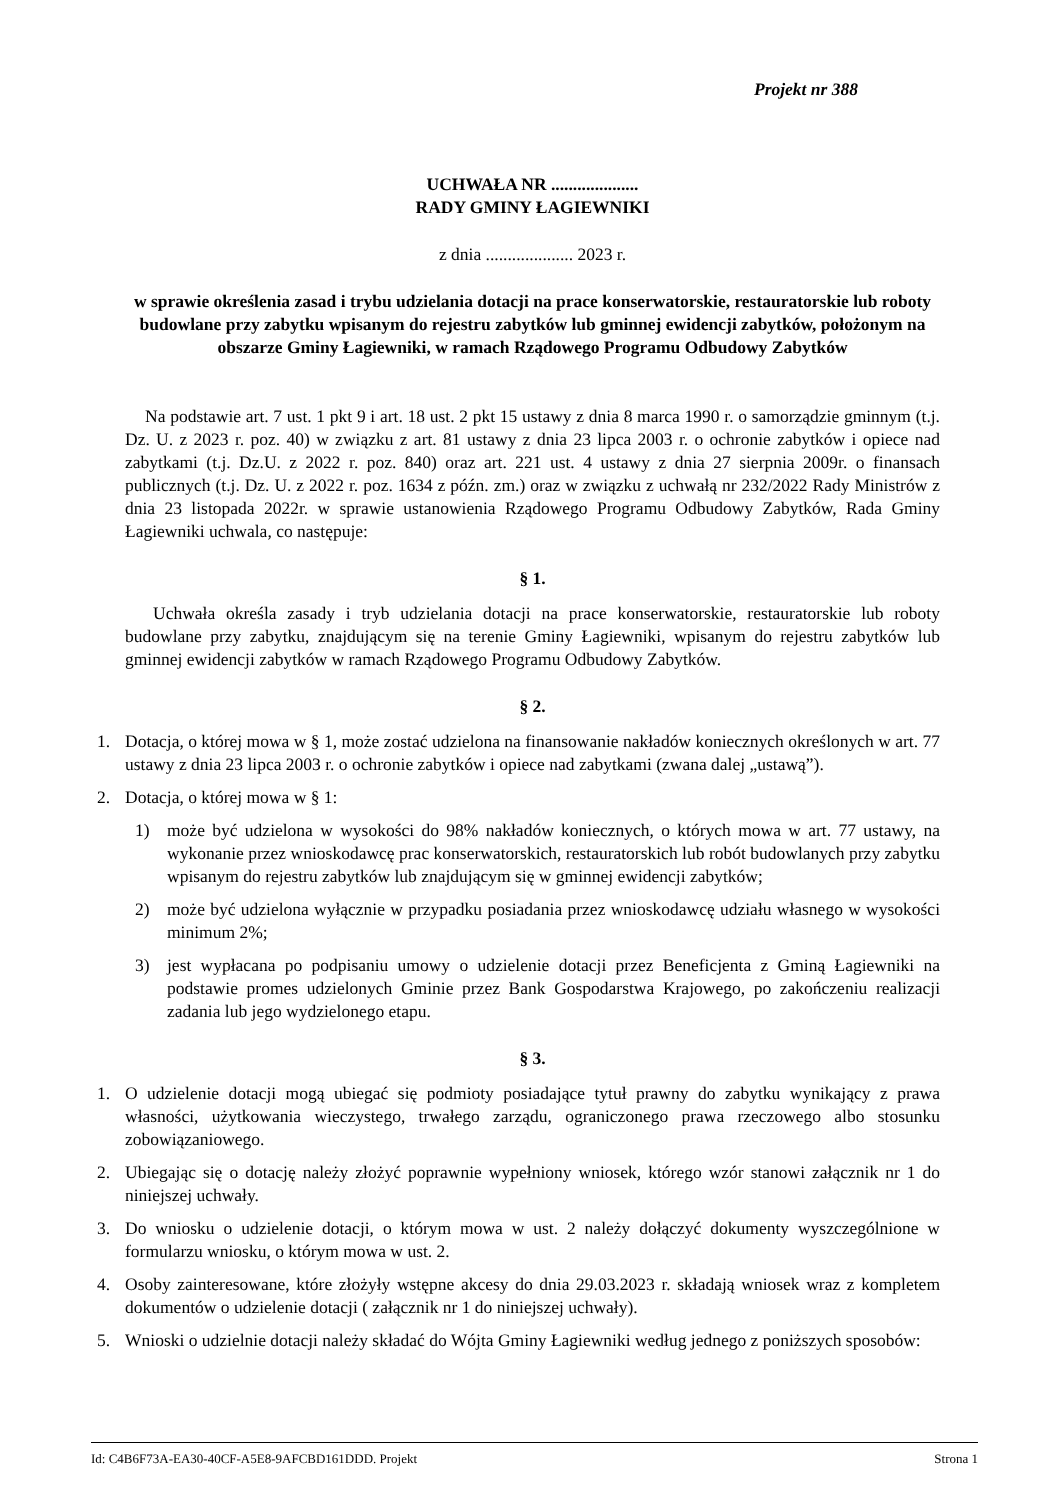Projekt nr 388
UCHWAŁA NR ....................
RADY GMINY ŁAGIEWNIKI
z dnia .................... 2023 r.
w sprawie określenia zasad i trybu udzielania dotacji na prace konserwatorskie, restauratorskie lub roboty budowlane przy zabytku wpisanym do rejestru zabytków lub gminnej ewidencji zabytków, położonym na obszarze Gminy Łagiewniki, w ramach Rządowego Programu Odbudowy Zabytków
Na podstawie art. 7 ust. 1 pkt 9 i art. 18 ust. 2 pkt 15 ustawy z dnia 8 marca 1990 r. o samorządzie gminnym (t.j. Dz. U. z 2023 r. poz. 40) w związku z art. 81 ustawy z dnia 23 lipca 2003 r. o ochronie zabytków i opiece nad zabytkami (t.j. Dz.U. z 2022 r. poz. 840) oraz art. 221 ust. 4 ustawy z dnia 27 sierpnia 2009r. o finansach publicznych (t.j. Dz. U. z 2022 r. poz. 1634 z późn. zm.) oraz w związku z uchwałą nr 232/2022 Rady Ministrów z dnia 23 listopada 2022r. w sprawie ustanowienia Rządowego Programu Odbudowy Zabytków, Rada Gminy Łagiewniki uchwala, co następuje:
§ 1.
Uchwała określa zasady i tryb udzielania dotacji na prace konserwatorskie, restauratorskie lub roboty budowlane przy zabytku, znajdującym się na terenie Gminy Łagiewniki, wpisanym do rejestru zabytków lub gminnej ewidencji zabytków w ramach Rządowego Programu Odbudowy Zabytków.
§ 2.
1. Dotacja, o której mowa w § 1, może zostać udzielona na finansowanie nakładów koniecznych określonych w art. 77 ustawy z dnia 23 lipca 2003 r. o ochronie zabytków i opiece nad zabytkami (zwana dalej „ustawą”).
2. Dotacja, o której mowa w § 1:
1) może być udzielona w wysokości do 98% nakładów koniecznych, o których mowa w art. 77 ustawy, na wykonanie przez wnioskodawcę prac konserwatorskich, restauratorskich lub robót budowlanych przy zabytku wpisanym do rejestru zabytków lub znajdującym się w gminnej ewidencji zabytków;
2) może być udzielona wyłącznie w przypadku posiadania przez wnioskodawcę udziału własnego w wysokości minimum 2%;
3) jest wypłacana po podpisaniu umowy o udzielenie dotacji przez Beneficjenta z Gminą Łagiewniki na podstawie promes udzielonych Gminie przez Bank Gospodarstwa Krajowego, po zakończeniu realizacji zadania lub jego wydzielonego etapu.
§ 3.
1. O udzielenie dotacji mogą ubiegać się podmioty posiadające tytuł prawny do zabytku wynikający z prawa własności, użytkowania wieczystego, trwałego zarządu, ograniczonego prawa rzeczowego albo stosunku zobowiązaniowego.
2. Ubiegając się o dotację należy złożyć poprawnie wypełniony wniosek, którego wzór stanowi załącznik nr 1 do niniejszej uchwały.
3. Do wniosku o udzielenie dotacji, o którym mowa w ust. 2 należy dołączyć dokumenty wyszczególnione w formularzu wniosku, o którym mowa w ust. 2.
4. Osoby zainteresowane, które złożyły wstępne akcesy do dnia 29.03.2023 r. składają wniosek wraz z kompletem dokumentów o udzielenie dotacji ( załącznik nr 1 do niniejszej uchwały).
5. Wnioski o udzielnie dotacji należy składać do Wójta Gminy Łagiewniki według jednego z poniższych sposobów:
Id: C4B6F73A-EA30-40CF-A5E8-9AFCBD161DDD. Projekt Strona 1